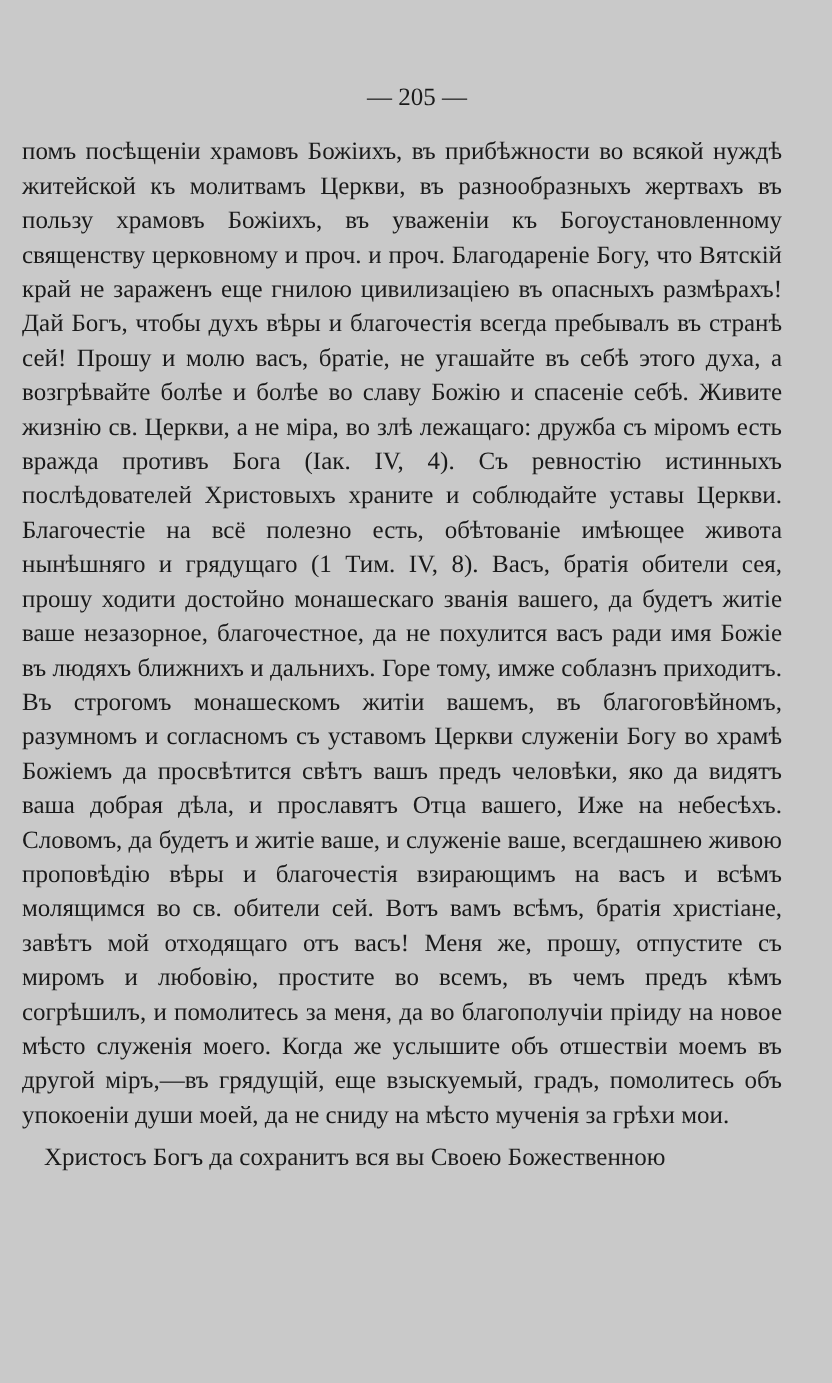— 205 —
помъ посѣщеніи храмовъ Божіихъ, въ прибѣжности во всякой нуждѣ житейской къ молитвамъ Церкви, въ разнообразныхъ жертвахъ въ пользу храмовъ Божіихъ, въ уваженіи къ Богоустановленному священству церковному и проч. и проч. Благодареніе Богу, что Вятскій край не зараженъ еще гнилою цивилизаціею въ опасныхъ размѣрахъ! Дай Богъ, чтобы духъ вѣры и благочестія всегда пребывалъ въ странѣ сей! Прошу и молю васъ, братіе, не угашайте въ себѣ этого духа, а возгрѣвайте болѣе и болѣе во славу Божію и спасеніе себѣ. Живите жизнію св. Церкви, а не міра, во злѣ лежащаго: дружба съ міромъ есть вражда противъ Бога (Іак. IV, 4). Съ ревностію истинныхъ послѣдователей Христовыхъ храните и соблюдайте уставы Церкви. Благочестіе на всё полезно есть, обѣтованіе имѣющее живота нынѣшняго и грядущаго (1 Тим. IV, 8). Васъ, братія обители сея, прошу ходити достойно монашескаго званія вашего, да будетъ житіе ваше незазорное, благочестное, да не похулится васъ ради имя Божіе въ людяхъ ближнихъ и дальнихъ. Горе тому, имже соблазнъ приходитъ. Въ строгомъ монашескомъ житіи вашемъ, въ благоговѣйномъ, разумномъ и согласномъ съ уставомъ Церкви служеніи Богу во храмѣ Божіемъ да просвѣтится свѣтъ вашъ предъ человѣки, яко да видятъ ваша добрая дѣла, и прославятъ Отца вашего, Иже на небесѣхъ. Словомъ, да будетъ и житіе ваше, и служеніе ваше, всегдашнею живою проповѣдію вѣры и благочестія взирающимъ на васъ и всѣмъ молящимся во св. обители сей. Вотъ вамъ всѣмъ, братія христіане, завѣтъ мой отходящаго отъ васъ! Меня же, прошу, отпустите съ миромъ и любовію, простите во всемъ, въ чемъ предъ кѣмъ согрѣшилъ, и помолитесь за меня, да во благополучіи пріиду на новое мѣсто служенія моего. Когда же услышите объ отшествіи моемъ въ другой міръ,—въ грядущій, еще взыскуемый, градъ, помолитесь объ упокоеніи души моей, да не сниду на мѣсто мученія за грѣхи мои.
Христосъ Богъ да сохранитъ вся вы Своею Божественною